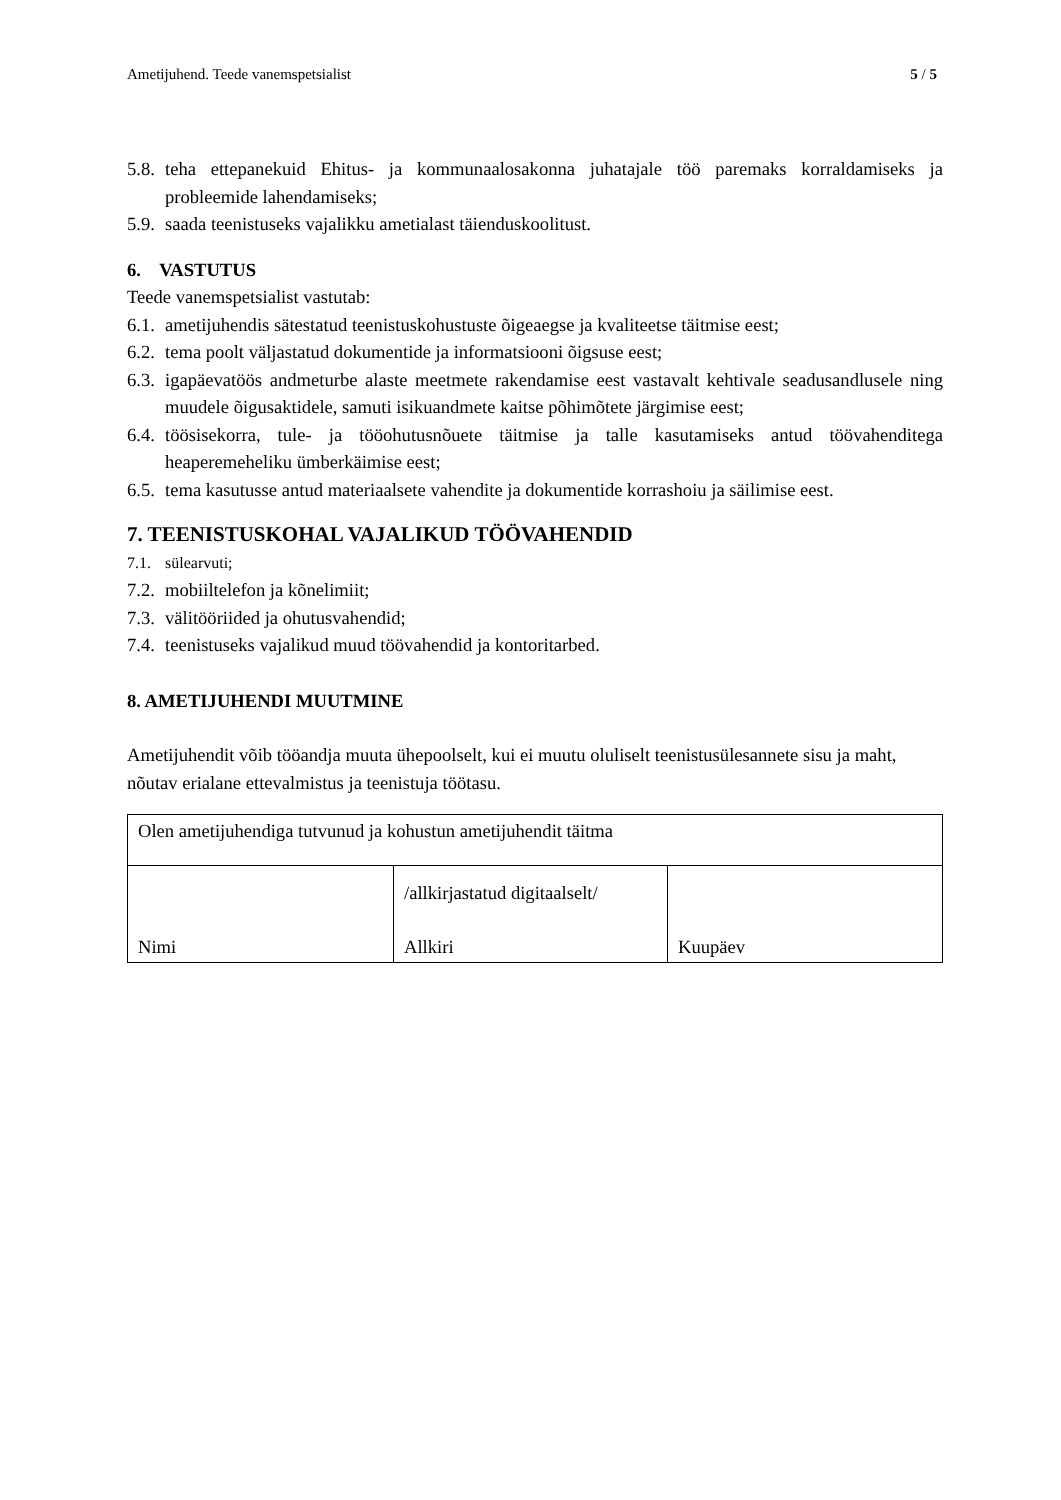Ametijuhend. Teede vanemspetsialist 5 / 5
5.8. teha ettepanekuid Ehitus- ja kommunaalosakonna juhatajale töö paremaks korraldamiseks ja probleemide lahendamiseks;
5.9. saada teenistuseks vajalikku ametialast täienduskoolitust.
6. VASTUTUS
Teede vanemspetsialist vastutab:
6.1. ametijuhendis sätestatud teenistuskohustuste õigeaegse ja kvaliteetse täitmise eest;
6.2. tema poolt väljastatud dokumentide ja informatsiooni õigsuse eest;
6.3. igapäevatöös andmeturbe alaste meetmete rakendamise eest vastavalt kehtivale seadusandlusele ning muudele õigusaktidele, samuti isikuandmete kaitse põhimõtete järgimise eest;
6.4. töösisekorra, tule- ja tööohutusnõuete täitmise ja talle kasutamiseks antud töövahenditega heaperemeheliku ümberkäimise eest;
6.5. tema kasutusse antud materiaalsete vahendite ja dokumentide korrashoiu ja säilimise eest.
7. TEENISTUSKOHAL VAJALIKUD TÖÖVAHENDID
7.1. sülearvuti;
7.2. mobiiltelefon ja kõnelimiit;
7.3. välitööriided ja ohutusvahendid;
7.4. teenistuseks vajalikud muud töövahendid ja kontoritarbed.
8. AMETIJUHENDI MUUTMINE
Ametijuhendit võib tööandja muuta ühepoolselt, kui ei muutu oluliselt teenistusülesannete sisu ja maht, nõutav erialane ettevalmistus ja teenistuja töötasu.
| Olen ametijuhendiga tutvunud ja kohustun ametijuhendit täitma | | |
| Nimi | /allkirjastatud digitaalselt/ Allkiri | Kuupäev |